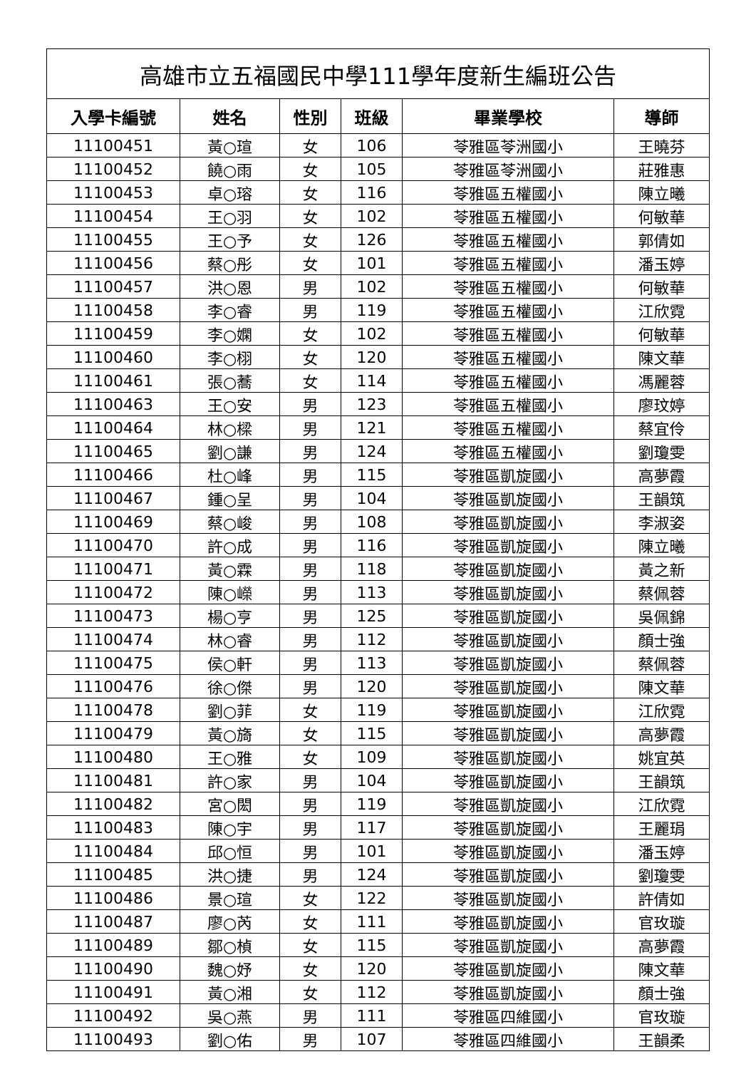| 高雄市立五福國民中學111學年度新生編班公告 | | | | | |
| 入學卡編號 | 姓名 | 性別 | 班級 | 畢業學校 | 導師 |
| 11100451 | 黃○瑄 | 女 | 106 | 苓雅區苓洲國小 | 王曉芬 |
| 11100452 | 饒○雨 | 女 | 105 | 苓雅區苓洲國小 | 莊雅惠 |
| 11100453 | 卓○瑢 | 女 | 116 | 苓雅區五權國小 | 陳立曦 |
| 11100454 | 王○羽 | 女 | 102 | 苓雅區五權國小 | 何敏華 |
| 11100455 | 王○予 | 女 | 126 | 苓雅區五權國小 | 郭倩如 |
| 11100456 | 蔡○彤 | 女 | 101 | 苓雅區五權國小 | 潘玉婷 |
| 11100457 | 洪○恩 | 男 | 102 | 苓雅區五權國小 | 何敏華 |
| 11100458 | 李○睿 | 男 | 119 | 苓雅區五權國小 | 江欣霓 |
| 11100459 | 李○嫻 | 女 | 102 | 苓雅區五權國小 | 何敏華 |
| 11100460 | 李○栩 | 女 | 120 | 苓雅區五權國小 | 陳文華 |
| 11100461 | 張○蕎 | 女 | 114 | 苓雅區五權國小 | 馮麗蓉 |
| 11100463 | 王○安 | 男 | 123 | 苓雅區五權國小 | 廖玟婷 |
| 11100464 | 林○樑 | 男 | 121 | 苓雅區五權國小 | 蔡宜伶 |
| 11100465 | 劉○謙 | 男 | 124 | 苓雅區五權國小 | 劉瓊雯 |
| 11100466 | 杜○峰 | 男 | 115 | 苓雅區凱旋國小 | 高夢霞 |
| 11100467 | 鍾○呈 | 男 | 104 | 苓雅區凱旋國小 | 王韻筑 |
| 11100469 | 蔡○峻 | 男 | 108 | 苓雅區凱旋國小 | 李淑姿 |
| 11100470 | 許○成 | 男 | 116 | 苓雅區凱旋國小 | 陳立曦 |
| 11100471 | 黃○霖 | 男 | 118 | 苓雅區凱旋國小 | 黃之新 |
| 11100472 | 陳○嶸 | 男 | 113 | 苓雅區凱旋國小 | 蔡佩蓉 |
| 11100473 | 楊○亨 | 男 | 125 | 苓雅區凱旋國小 | 吳佩錦 |
| 11100474 | 林○睿 | 男 | 112 | 苓雅區凱旋國小 | 顏士強 |
| 11100475 | 侯○軒 | 男 | 113 | 苓雅區凱旋國小 | 蔡佩蓉 |
| 11100476 | 徐○傑 | 男 | 120 | 苓雅區凱旋國小 | 陳文華 |
| 11100478 | 劉○菲 | 女 | 119 | 苓雅區凱旋國小 | 江欣霓 |
| 11100479 | 黃○旖 | 女 | 115 | 苓雅區凱旋國小 | 高夢霞 |
| 11100480 | 王○雅 | 女 | 109 | 苓雅區凱旋國小 | 姚宜英 |
| 11100481 | 許○家 | 男 | 104 | 苓雅區凱旋國小 | 王韻筑 |
| 11100482 | 宮○閎 | 男 | 119 | 苓雅區凱旋國小 | 江欣霓 |
| 11100483 | 陳○宇 | 男 | 117 | 苓雅區凱旋國小 | 王麗琄 |
| 11100484 | 邱○恒 | 男 | 101 | 苓雅區凱旋國小 | 潘玉婷 |
| 11100485 | 洪○捷 | 男 | 124 | 苓雅區凱旋國小 | 劉瓊雯 |
| 11100486 | 景○瑄 | 女 | 122 | 苓雅區凱旋國小 | 許倩如 |
| 11100487 | 廖○芮 | 女 | 111 | 苓雅區凱旋國小 | 官玫璇 |
| 11100489 | 鄒○楨 | 女 | 115 | 苓雅區凱旋國小 | 高夢霞 |
| 11100490 | 魏○妤 | 女 | 120 | 苓雅區凱旋國小 | 陳文華 |
| 11100491 | 黃○湘 | 女 | 112 | 苓雅區凱旋國小 | 顏士強 |
| 11100492 | 吳○燕 | 男 | 111 | 苓雅區四維國小 | 官玫璇 |
| 11100493 | 劉○佑 | 男 | 107 | 苓雅區四維國小 | 王韻柔 |